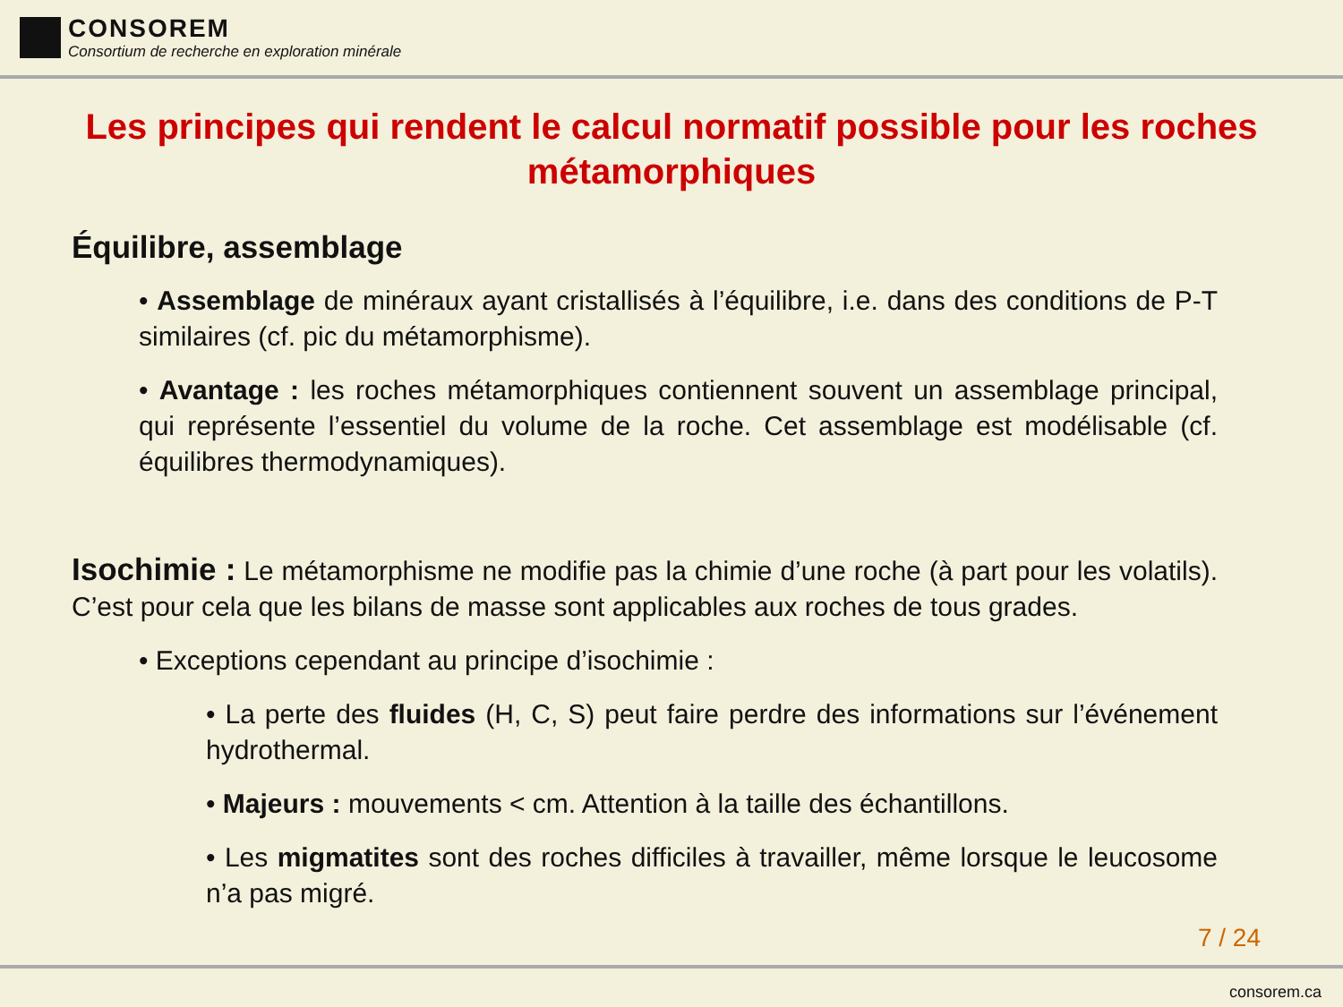CONSOREM
Consortium de recherche en exploration minérale
Les principes qui rendent le calcul normatif possible pour les roches métamorphiques
Équilibre, assemblage
• Assemblage de minéraux ayant cristallisés à l’équilibre, i.e. dans des conditions de P-T similaires (cf. pic du métamorphisme).
• Avantage : les roches métamorphiques contiennent souvent un assemblage principal, qui représente l’essentiel du volume de la roche. Cet assemblage est modélisable (cf. équilibres thermodynamiques).
Isochimie : Le métamorphisme ne modifie pas la chimie d’une roche (à part pour les volatils). C’est pour cela que les bilans de masse sont applicables aux roches de tous grades.
• Exceptions cependant au principe d’isochimie :
• La perte des fluides (H, C, S) peut faire perdre des informations sur l’événement hydrothermal.
• Majeurs : mouvements < cm. Attention à la taille des échantillons.
• Les migmatites sont des roches difficiles à travailler, même lorsque le leucosome n’a pas migré.
7 / 24
consorem.ca